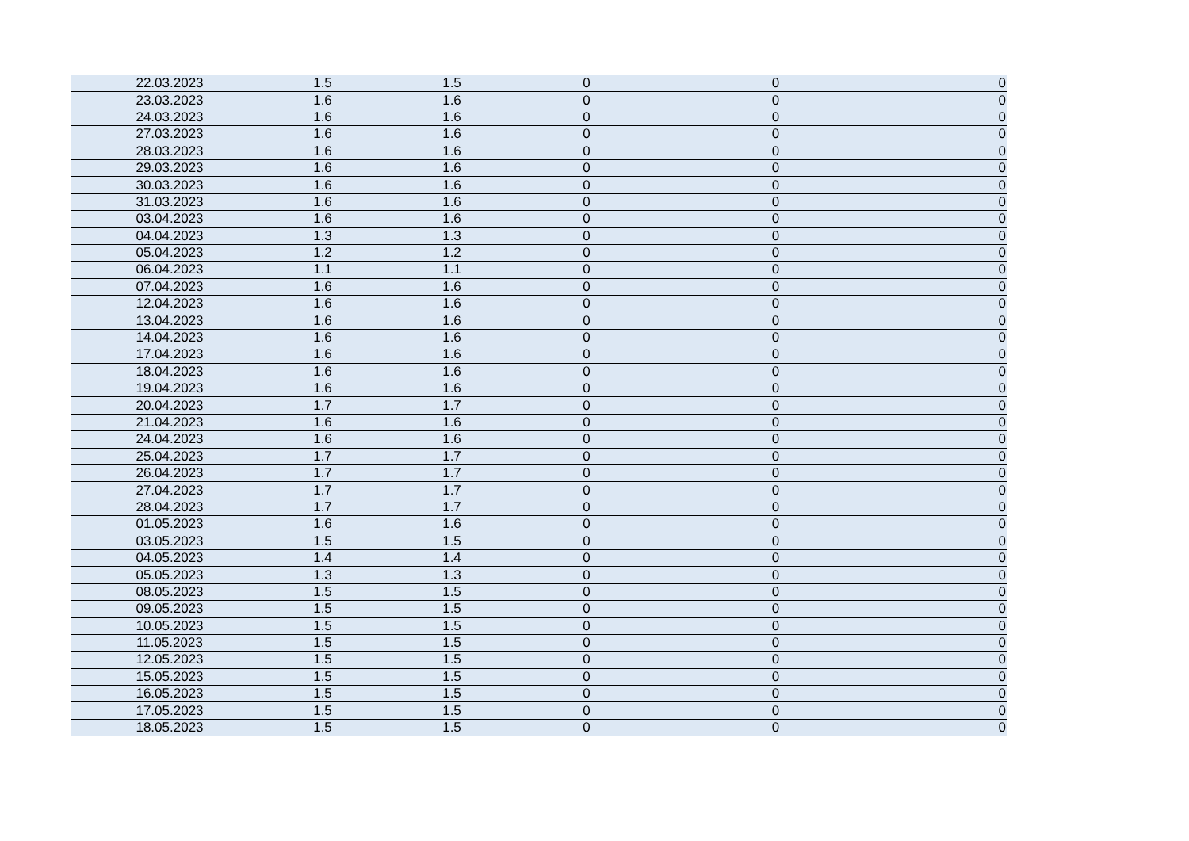| 22.03.2023 | 1.5 | 1.5 | 0 | 0 | 0 |
| 23.03.2023 | 1.6 | 1.6 | 0 | 0 | 0 |
| 24.03.2023 | 1.6 | 1.6 | 0 | 0 | 0 |
| 27.03.2023 | 1.6 | 1.6 | 0 | 0 | 0 |
| 28.03.2023 | 1.6 | 1.6 | 0 | 0 | 0 |
| 29.03.2023 | 1.6 | 1.6 | 0 | 0 | 0 |
| 30.03.2023 | 1.6 | 1.6 | 0 | 0 | 0 |
| 31.03.2023 | 1.6 | 1.6 | 0 | 0 | 0 |
| 03.04.2023 | 1.6 | 1.6 | 0 | 0 | 0 |
| 04.04.2023 | 1.3 | 1.3 | 0 | 0 | 0 |
| 05.04.2023 | 1.2 | 1.2 | 0 | 0 | 0 |
| 06.04.2023 | 1.1 | 1.1 | 0 | 0 | 0 |
| 07.04.2023 | 1.6 | 1.6 | 0 | 0 | 0 |
| 12.04.2023 | 1.6 | 1.6 | 0 | 0 | 0 |
| 13.04.2023 | 1.6 | 1.6 | 0 | 0 | 0 |
| 14.04.2023 | 1.6 | 1.6 | 0 | 0 | 0 |
| 17.04.2023 | 1.6 | 1.6 | 0 | 0 | 0 |
| 18.04.2023 | 1.6 | 1.6 | 0 | 0 | 0 |
| 19.04.2023 | 1.6 | 1.6 | 0 | 0 | 0 |
| 20.04.2023 | 1.7 | 1.7 | 0 | 0 | 0 |
| 21.04.2023 | 1.6 | 1.6 | 0 | 0 | 0 |
| 24.04.2023 | 1.6 | 1.6 | 0 | 0 | 0 |
| 25.04.2023 | 1.7 | 1.7 | 0 | 0 | 0 |
| 26.04.2023 | 1.7 | 1.7 | 0 | 0 | 0 |
| 27.04.2023 | 1.7 | 1.7 | 0 | 0 | 0 |
| 28.04.2023 | 1.7 | 1.7 | 0 | 0 | 0 |
| 01.05.2023 | 1.6 | 1.6 | 0 | 0 | 0 |
| 03.05.2023 | 1.5 | 1.5 | 0 | 0 | 0 |
| 04.05.2023 | 1.4 | 1.4 | 0 | 0 | 0 |
| 05.05.2023 | 1.3 | 1.3 | 0 | 0 | 0 |
| 08.05.2023 | 1.5 | 1.5 | 0 | 0 | 0 |
| 09.05.2023 | 1.5 | 1.5 | 0 | 0 | 0 |
| 10.05.2023 | 1.5 | 1.5 | 0 | 0 | 0 |
| 11.05.2023 | 1.5 | 1.5 | 0 | 0 | 0 |
| 12.05.2023 | 1.5 | 1.5 | 0 | 0 | 0 |
| 15.05.2023 | 1.5 | 1.5 | 0 | 0 | 0 |
| 16.05.2023 | 1.5 | 1.5 | 0 | 0 | 0 |
| 17.05.2023 | 1.5 | 1.5 | 0 | 0 | 0 |
| 18.05.2023 | 1.5 | 1.5 | 0 | 0 | 0 |